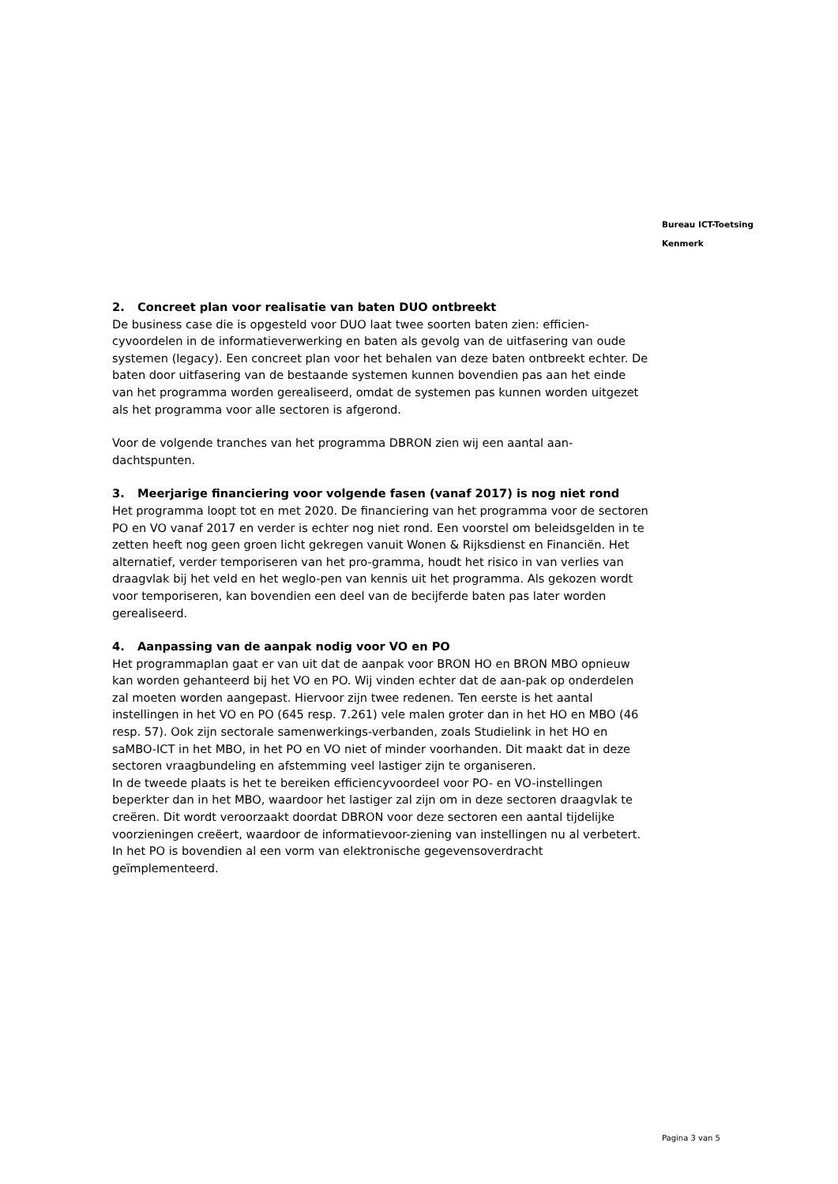Bureau ICT-Toetsing
Kenmerk
2. Concreet plan voor realisatie van baten DUO ontbreekt
De business case die is opgesteld voor DUO laat twee soorten baten zien: efficien-cyvoordelen in de informatieverwerking en baten als gevolg van de uitfasering van oude systemen (legacy). Een concreet plan voor het behalen van deze baten ontbreekt echter. De baten door uitfasering van de bestaande systemen kunnen bovendien pas aan het einde van het programma worden gerealiseerd, omdat de systemen pas kunnen worden uitgezet als het programma voor alle sectoren is afgerond.
Voor de volgende tranches van het programma DBRON zien wij een aantal aan-dachtspunten.
3. Meerjarige financiering voor volgende fasen (vanaf 2017) is nog niet rond
Het programma loopt tot en met 2020. De financiering van het programma voor de sectoren PO en VO vanaf 2017 en verder is echter nog niet rond. Een voorstel om beleidsgelden in te zetten heeft nog geen groen licht gekregen vanuit Wonen & Rijksdienst en Financiën. Het alternatief, verder temporiseren van het pro-gramma, houdt het risico in van verlies van draagvlak bij het veld en het weglo-pen van kennis uit het programma. Als gekozen wordt voor temporiseren, kan bovendien een deel van de becijferde baten pas later worden gerealiseerd.
4. Aanpassing van de aanpak nodig voor VO en PO
Het programmaplan gaat er van uit dat de aanpak voor BRON HO en BRON MBO opnieuw kan worden gehanteerd bij het VO en PO. Wij vinden echter dat de aan-pak op onderdelen zal moeten worden aangepast. Hiervoor zijn twee redenen. Ten eerste is het aantal instellingen in het VO en PO (645 resp. 7.261) vele malen groter dan in het HO en MBO (46 resp. 57). Ook zijn sectorale samenwerkings-verbanden, zoals Studielink in het HO en saMBO-ICT in het MBO, in het PO en VO niet of minder voorhanden. Dit maakt dat in deze sectoren vraagbundeling en afstemming veel lastiger zijn te organiseren.
In de tweede plaats is het te bereiken efficiencyvoordeel voor PO- en VO-instellingen beperkter dan in het MBO, waardoor het lastiger zal zijn om in deze sectoren draagvlak te creëren. Dit wordt veroorzaakt doordat DBRON voor deze sectoren een aantal tijdelijke voorzieningen creëert, waardoor de informatievoor-ziening van instellingen nu al verbetert. In het PO is bovendien al een vorm van elektronische gegevensoverdracht geïmplementeerd.
Pagina 3 van 5